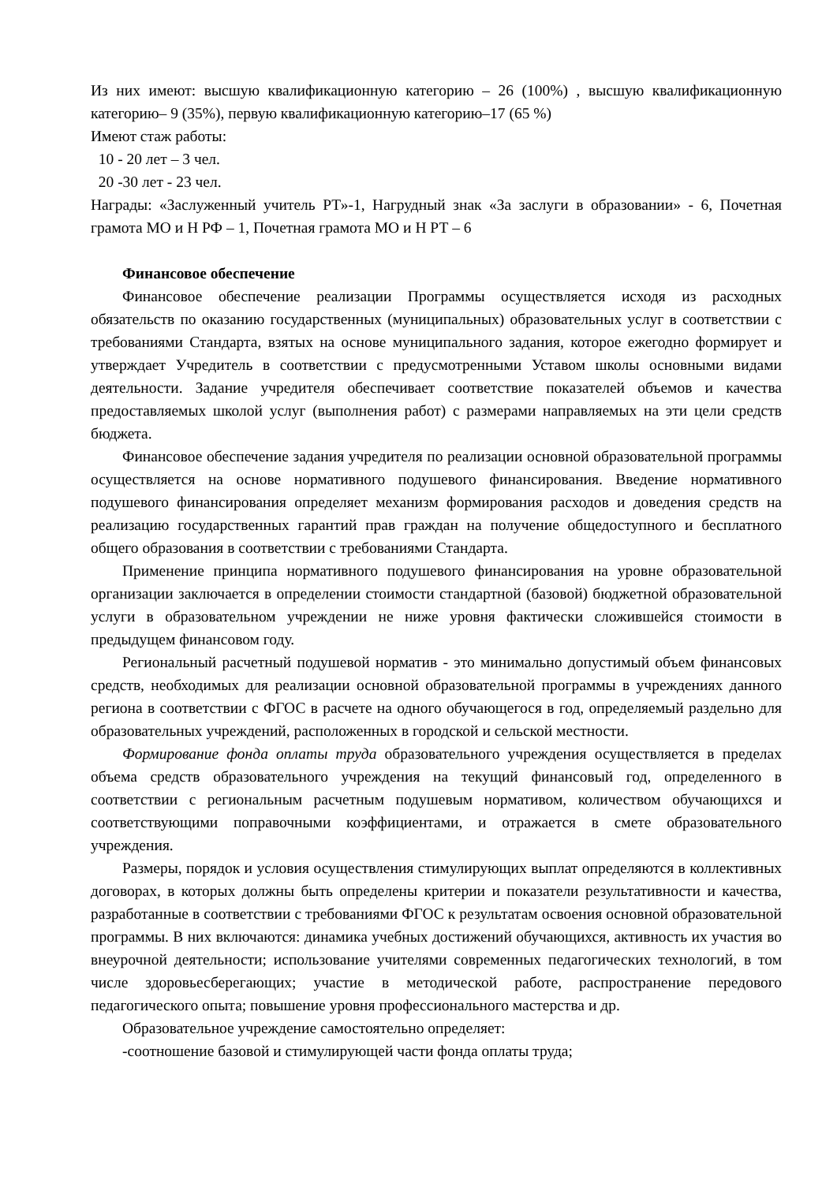Из них имеют: высшую квалификационную категорию – 26 (100%) , высшую квалификационную категорию– 9 (35%), первую квалификационную категорию–17 (65 %)
Имеют стаж работы:
10 - 20 лет – 3 чел.
20 -30 лет - 23 чел.
Награды: «Заслуженный учитель РТ»-1, Нагрудный знак «За заслуги в образовании» - 6, Почетная грамота МО и Н РФ – 1, Почетная грамота МО и Н РТ – 6
Финансовое обеспечение
Финансовое обеспечение реализации Программы осуществляется исходя из расходных обязательств по оказанию государственных (муниципальных) образовательных услуг в соответствии с требованиями Стандарта, взятых на основе муниципального задания, которое ежегодно формирует и утверждает Учредитель в соответствии с предусмотренными Уставом школы основными видами деятельности. Задание учредителя обеспечивает соответствие показателей объемов и качества предоставляемых школой услуг (выполнения работ) с размерами направляемых на эти цели средств бюджета.
Финансовое обеспечение задания учредителя по реализации основной образовательной программы осуществляется на основе нормативного подушевого финансирования. Введение нормативного подушевого финансирования определяет механизм формирования расходов и доведения средств на реализацию государственных гарантий прав граждан на получение общедоступного и бесплатного общего образования в соответствии с требованиями Стандарта.
Применение принципа нормативного подушевого финансирования на уровне образовательной организации заключается в определении стоимости стандартной (базовой) бюджетной образовательной услуги в образовательном учреждении не ниже уровня фактически сложившейся стоимости в предыдущем финансовом году.
Региональный расчетный подушевой норматив - это минимально допустимый объем финансовых средств, необходимых для реализации основной образовательной программы в учреждениях данного региона в соответствии с ФГОС в расчете на одного обучающегося в год, определяемый раздельно для образовательных учреждений, расположенных в городской и сельской местности.
Формирование фонда оплаты труда образовательного учреждения осуществляется в пределах объема средств образовательного учреждения на текущий финансовый год, определенного в соответствии с региональным расчетным подушевым нормативом, количеством обучающихся и соответствующими поправочными коэффициентами, и отражается в смете образовательного учреждения.
Размеры, порядок и условия осуществления стимулирующих выплат определяются в коллективных договорах, в которых должны быть определены критерии и показатели результативности и качества, разработанные в соответствии с требованиями ФГОС к результатам освоения основной образовательной программы. В них включаются: динамика учебных достижений обучающихся, активность их участия во внеурочной деятельности; использование учителями современных педагогических технологий, в том числе здоровьесберегающих; участие в методической работе, распространение передового педагогического опыта; повышение уровня профессионального мастерства и др.
Образовательное учреждение самостоятельно определяет:
-соотношение базовой и стимулирующей части фонда оплаты труда;